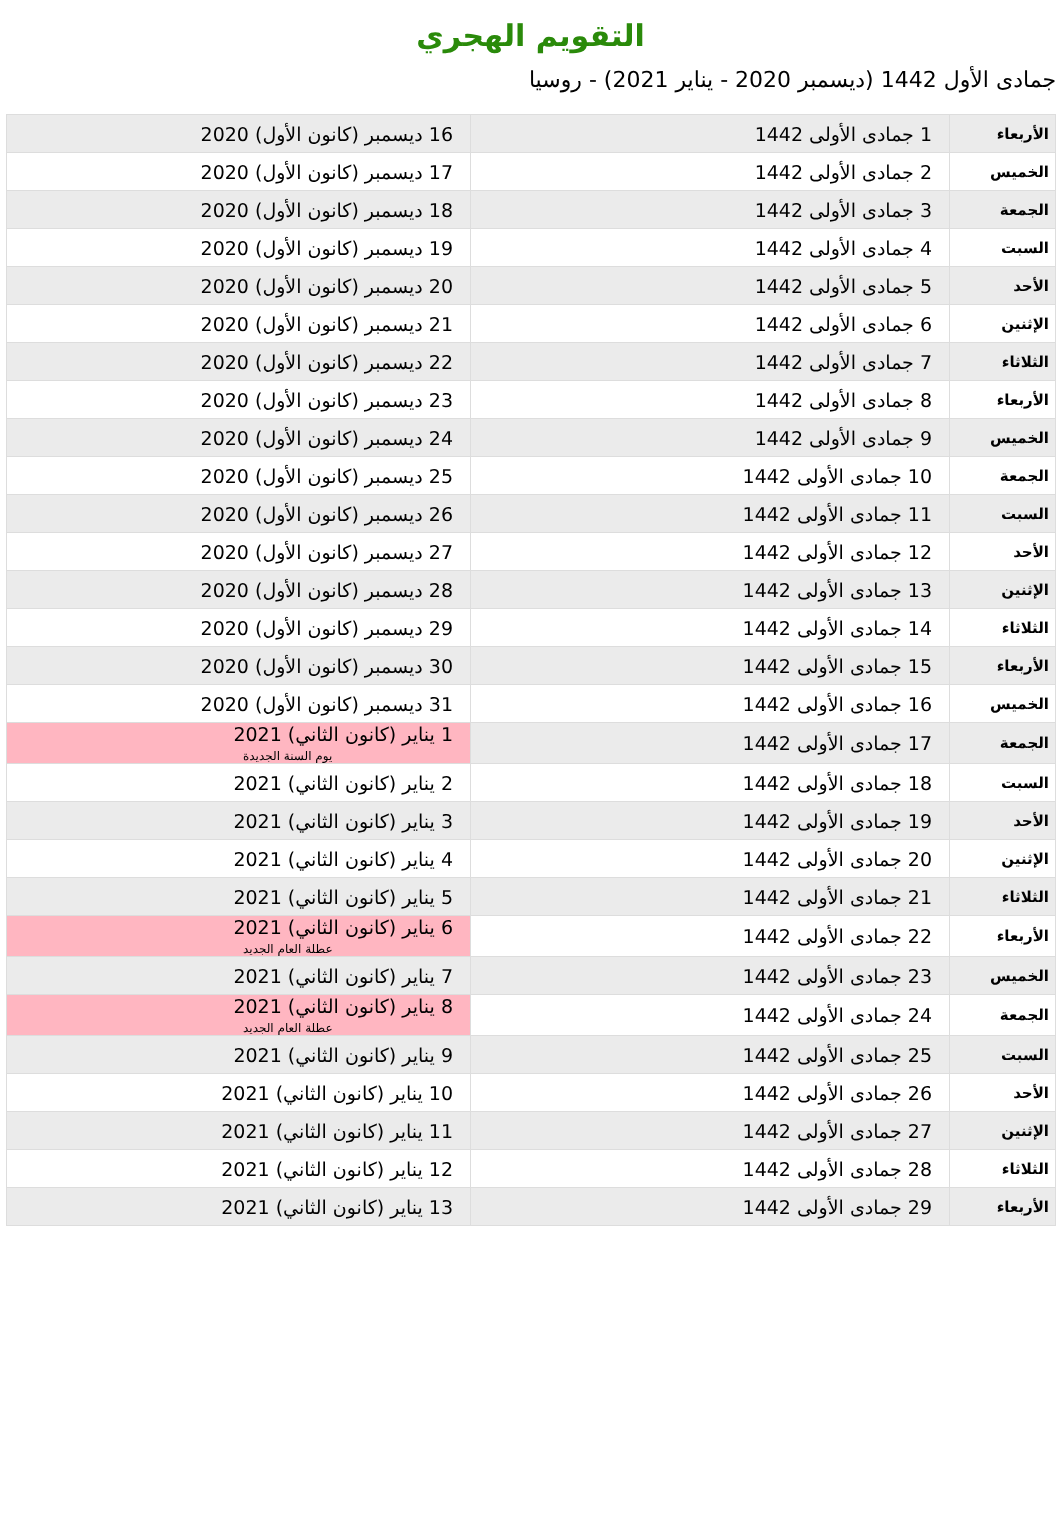التقويم الهجري
جمادى الأول 1442 (ديسمبر 2020 - يناير 2021) - روسيا
| الأربعاء | 1 جمادى الأولى 1442 | 16 ديسمبر (كانون الأول) 2020 |
| الخميس | 2 جمادى الأولى 1442 | 17 ديسمبر (كانون الأول) 2020 |
| الجمعة | 3 جمادى الأولى 1442 | 18 ديسمبر (كانون الأول) 2020 |
| السبت | 4 جمادى الأولى 1442 | 19 ديسمبر (كانون الأول) 2020 |
| الأحد | 5 جمادى الأولى 1442 | 20 ديسمبر (كانون الأول) 2020 |
| الإثنين | 6 جمادى الأولى 1442 | 21 ديسمبر (كانون الأول) 2020 |
| الثلاثاء | 7 جمادى الأولى 1442 | 22 ديسمبر (كانون الأول) 2020 |
| الأربعاء | 8 جمادى الأولى 1442 | 23 ديسمبر (كانون الأول) 2020 |
| الخميس | 9 جمادى الأولى 1442 | 24 ديسمبر (كانون الأول) 2020 |
| الجمعة | 10 جمادى الأولى 1442 | 25 ديسمبر (كانون الأول) 2020 |
| السبت | 11 جمادى الأولى 1442 | 26 ديسمبر (كانون الأول) 2020 |
| الأحد | 12 جمادى الأولى 1442 | 27 ديسمبر (كانون الأول) 2020 |
| الإثنين | 13 جمادى الأولى 1442 | 28 ديسمبر (كانون الأول) 2020 |
| الثلاثاء | 14 جمادى الأولى 1442 | 29 ديسمبر (كانون الأول) 2020 |
| الأربعاء | 15 جمادى الأولى 1442 | 30 ديسمبر (كانون الأول) 2020 |
| الخميس | 16 جمادى الأولى 1442 | 31 ديسمبر (كانون الأول) 2020 |
| الجمعة | 17 جمادى الأولى 1442 | 1 يناير (كانون الثاني) 2021 يوم السنة الجديدة |
| السبت | 18 جمادى الأولى 1442 | 2 يناير (كانون الثاني) 2021 |
| الأحد | 19 جمادى الأولى 1442 | 3 يناير (كانون الثاني) 2021 |
| الإثنين | 20 جمادى الأولى 1442 | 4 يناير (كانون الثاني) 2021 |
| الثلاثاء | 21 جمادى الأولى 1442 | 5 يناير (كانون الثاني) 2021 |
| الأربعاء | 22 جمادى الأولى 1442 | 6 يناير (كانون الثاني) 2021 عطلة العام الجديد |
| الخميس | 23 جمادى الأولى 1442 | 7 يناير (كانون الثاني) 2021 |
| الجمعة | 24 جمادى الأولى 1442 | 8 يناير (كانون الثاني) 2021 عطلة العام الجديد |
| السبت | 25 جمادى الأولى 1442 | 9 يناير (كانون الثاني) 2021 |
| الأحد | 26 جمادى الأولى 1442 | 10 يناير (كانون الثاني) 2021 |
| الإثنين | 27 جمادى الأولى 1442 | 11 يناير (كانون الثاني) 2021 |
| الثلاثاء | 28 جمادى الأولى 1442 | 12 يناير (كانون الثاني) 2021 |
| الأربعاء | 29 جمادى الأولى 1442 | 13 يناير (كانون الثاني) 2021 |